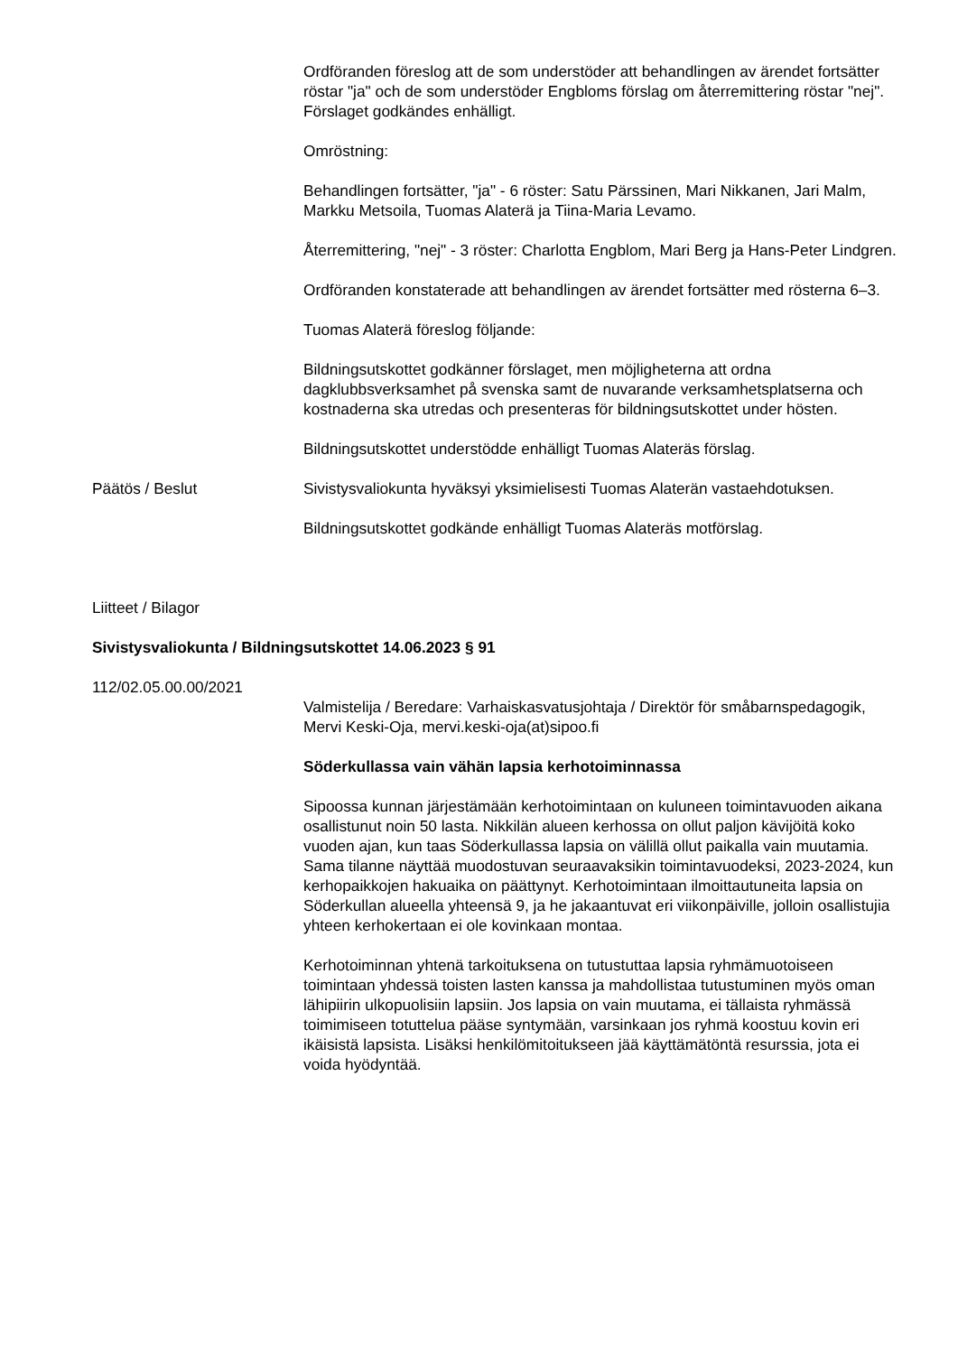Ordföranden föreslog att de som understöder att behandlingen av ärendet fortsätter röstar "ja" och de som understöder Engbloms förslag om återremittering röstar "nej". Förslaget godkändes enhälligt.
Omröstning:
Behandlingen fortsätter, "ja" - 6 röster: Satu Pärssinen, Mari Nikkanen, Jari Malm, Markku Metsoila, Tuomas Alaterä ja Tiina-Maria Levamo.
Återremittering, "nej" - 3 röster: Charlotta Engblom, Mari Berg ja Hans-Peter Lindgren.
Ordföranden konstaterade att behandlingen av ärendet fortsätter med rösterna 6–3.
Tuomas Alaterä föreslog följande:
Bildningsutskottet godkänner förslaget, men möjligheterna att ordna dagklubbsverksamhet på svenska samt de nuvarande verksamhetsplatserna och kostnaderna ska utredas och presenteras för bildningsutskottet under hösten.
Bildningsutskottet understödde enhälligt Tuomas Alateräs förslag.
Päätös / Beslut Sivistysvaliokunta hyväksyi yksimielisesti Tuomas Alaterän vastaehdotuksen.
Bildningsutskottet godkände enhälligt Tuomas Alateräs motförslag.
Liitteet / Bilagor
Sivistysvaliokunta / Bildningsutskottet 14.06.2023 § 91
112/02.05.00.00/2021
Valmistelija / Beredare: Varhaiskasvatusjohtaja / Direktör för småbarnspedagogik, Mervi Keski-Oja, mervi.keski-oja(at)sipoo.fi
Söderkullassa vain vähän lapsia kerhotoiminnassa
Sipoossa kunnan järjestämään kerhotoimintaan on kuluneen toimintavuoden aikana osallistunut noin 50 lasta. Nikkilän alueen kerhossa on ollut paljon kävijöitä koko vuoden ajan, kun taas Söderkullassa lapsia on välillä ollut paikalla vain muutamia. Sama tilanne näyttää muodostuvan seuraavaksikin toimintavuodeksi, 2023-2024, kun kerhopaikkojen hakuaika on päättynyt. Kerhotoimintaan ilmoittautuneita lapsia on Söderkullan alueella yhteensä 9, ja he jakaantuvat eri viikonpäiville, jolloin osallistujia yhteen kerhokertaan ei ole kovinkaan montaa.
Kerhotoiminnan yhtenä tarkoituksena on tutustuttaa lapsia ryhmämuotoiseen toimintaan yhdessä toisten lasten kanssa ja mahdollistaa tutustuminen myös oman lähipiirin ulkopuolisiin lapsiin. Jos lapsia on vain muutama, ei tällaista ryhmässä toimimiseen totuttelua pääse syntymään, varsinkaan jos ryhmä koostuu kovin eri ikäisistä lapsista. Lisäksi henkilömitoitukseen jää käyttämätöntä resurssia, jota ei voida hyödyntää.